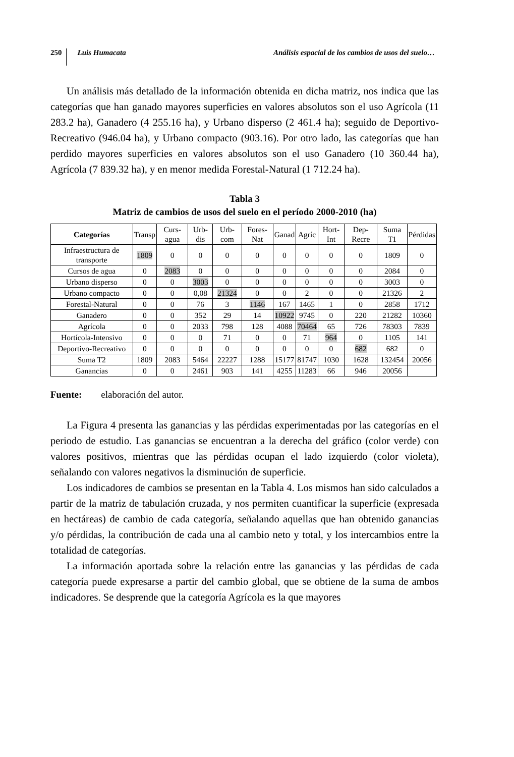250 Luis Humacata Análisis espacial de los cambios de usos del suelo…
Un análisis más detallado de la información obtenida en dicha matriz, nos indica que las categorías que han ganado mayores superficies en valores absolutos son el uso Agrícola (11 283.2 ha), Ganadero (4 255.16 ha), y Urbano disperso (2 461.4 ha); seguido de Deportivo-Recreativo (946.04 ha), y Urbano compacto (903.16). Por otro lado, las categorías que han perdido mayores superficies en valores absolutos son el uso Ganadero (10 360.44 ha), Agrícola (7 839.32 ha), y en menor medida Forestal-Natural (1 712.24 ha).
Tabla 3
Matriz de cambios de usos del suelo en el período 2000-2010 (ha)
| Categorías | Transp | Curs-agua | Urb-dis | Urb-com | Fores-Nat | Ganad | Agríc | Hort-Int | Dep-Recre | Suma T1 | Pérdidas |
| --- | --- | --- | --- | --- | --- | --- | --- | --- | --- | --- | --- |
| Infraestructura de transporte | 1809 | 0 | 0 | 0 | 0 | 0 | 0 | 0 | 0 | 1809 | 0 |
| Cursos de agua | 0 | 2083 | 0 | 0 | 0 | 0 | 0 | 0 | 0 | 2084 | 0 |
| Urbano disperso | 0 | 0 | 3003 | 0 | 0 | 0 | 0 | 0 | 0 | 3003 | 0 |
| Urbano compacto | 0 | 0 | 0,08 | 21324 | 0 | 0 | 2 | 0 | 0 | 21326 | 2 |
| Forestal-Natural | 0 | 0 | 76 | 3 | 1146 | 167 | 1465 | 1 | 0 | 2858 | 1712 |
| Ganadero | 0 | 0 | 352 | 29 | 14 | 10922 | 9745 | 0 | 220 | 21282 | 10360 |
| Agrícola | 0 | 0 | 2033 | 798 | 128 | 4088 | 70464 | 65 | 726 | 78303 | 7839 |
| Hortícola-Intensivo | 0 | 0 | 0 | 71 | 0 | 0 | 71 | 964 | 0 | 1105 | 141 |
| Deportivo-Recreativo | 0 | 0 | 0 | 0 | 0 | 0 | 0 | 0 | 682 | 682 | 0 |
| Suma T2 | 1809 | 2083 | 5464 | 22227 | 1288 | 15177 | 81747 | 1030 | 1628 | 132454 | 20056 |
| Ganancias | 0 | 0 | 2461 | 903 | 141 | 4255 | 11283 | 66 | 946 | 20056 | |
Fuente: elaboración del autor.
La Figura 4 presenta las ganancias y las pérdidas experimentadas por las categorías en el periodo de estudio. Las ganancias se encuentran a la derecha del gráfico (color verde) con valores positivos, mientras que las pérdidas ocupan el lado izquierdo (color violeta), señalando con valores negativos la disminución de superficie.
Los indicadores de cambios se presentan en la Tabla 4. Los mismos han sido calculados a partir de la matriz de tabulación cruzada, y nos permiten cuantificar la superficie (expresada en hectáreas) de cambio de cada categoría, señalando aquellas que han obtenido ganancias y/o pérdidas, la contribución de cada una al cambio neto y total, y los intercambios entre la totalidad de categorías.
La información aportada sobre la relación entre las ganancias y las pérdidas de cada categoría puede expresarse a partir del cambio global, que se obtiene de la suma de ambos indicadores. Se desprende que la categoría Agrícola es la que mayores